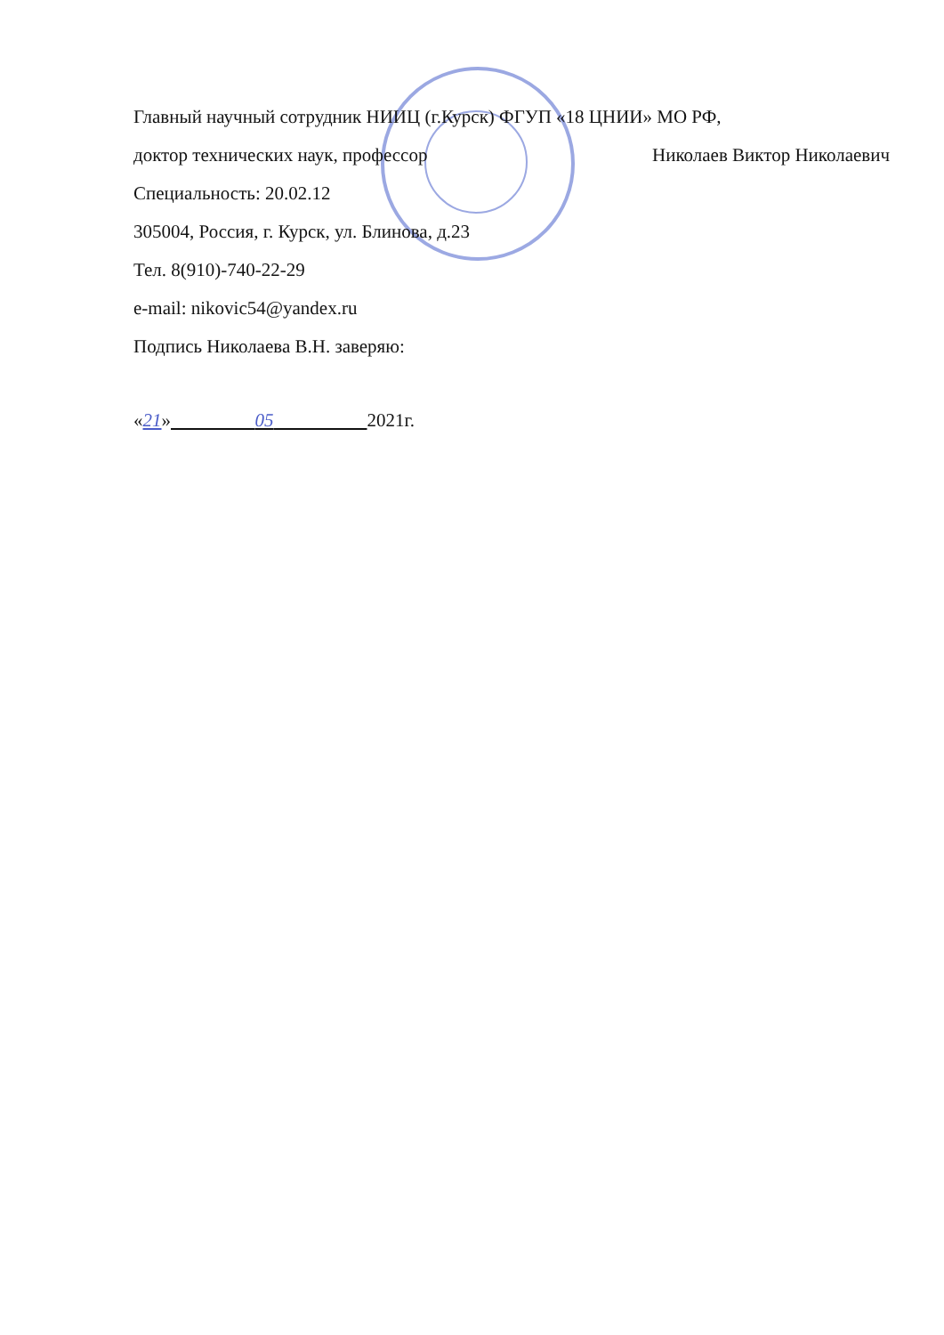Главный научный сотрудник НИИЦ (г.Курск) ФГУП «18 ЦНИИ» МО РФ,
доктор технических наук, профессор Николаев Виктор Николаевич
Специальность: 20.02.12
305004, Россия, г. Курск, ул. Блинова, д.23
Тел. 8(910)-740-22-29
e-mail: nikovic54@yandex.ru
Подпись Николаева В.Н. заверяю:
«21» 05 2021г.